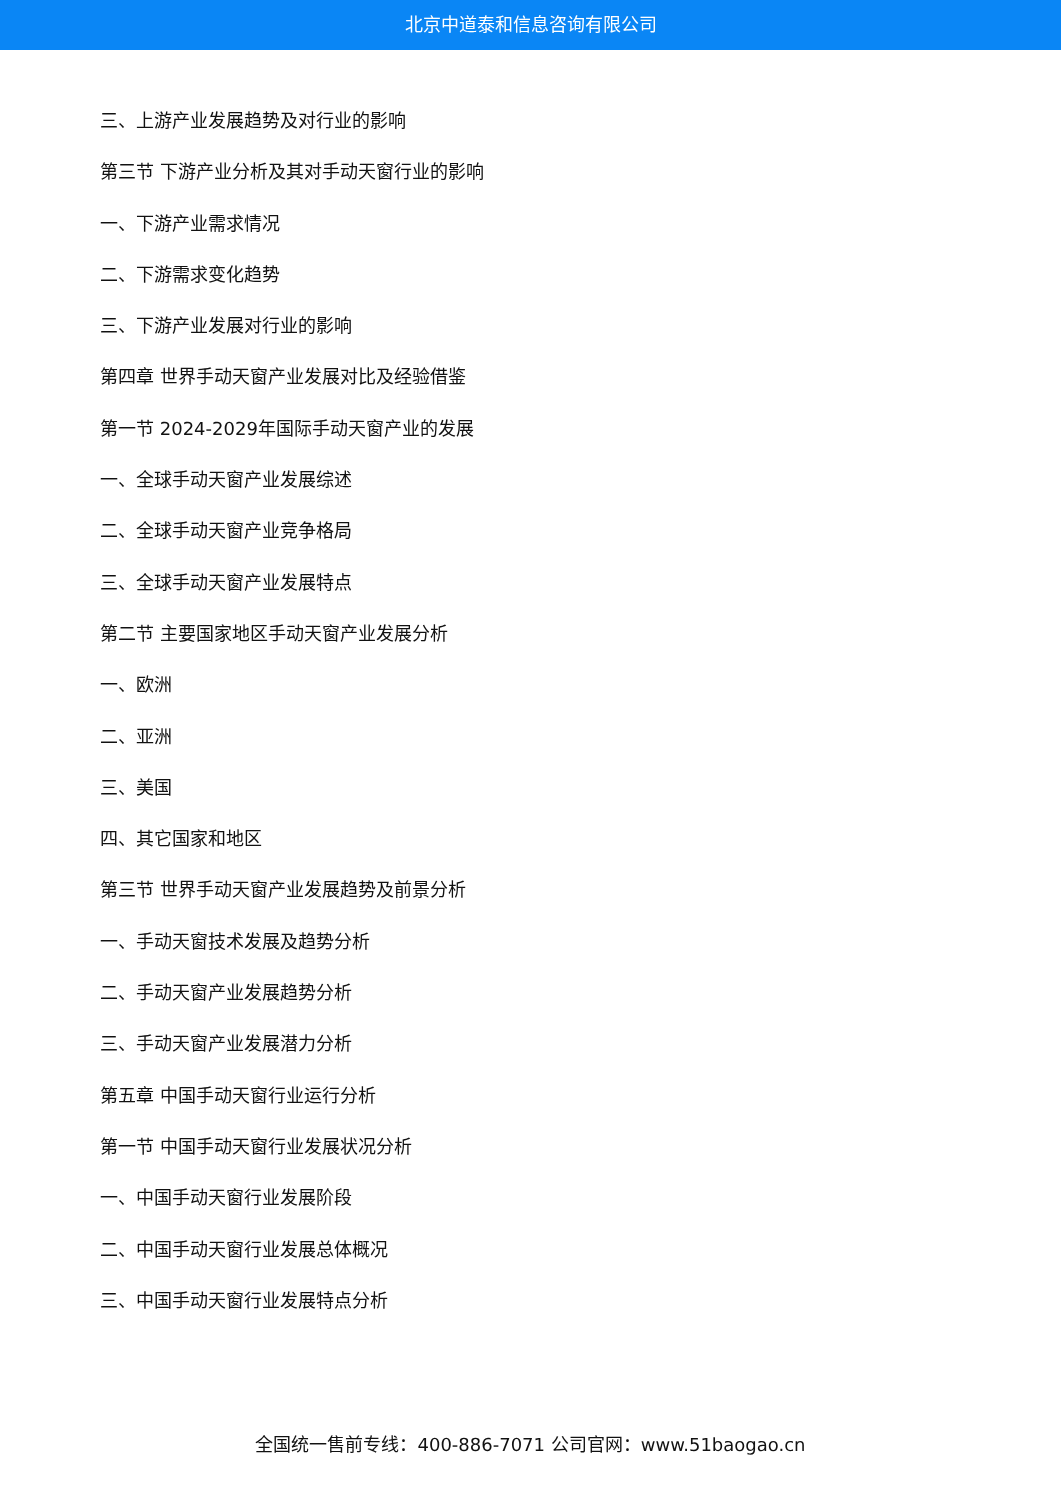北京中道泰和信息咨询有限公司
三、上游产业发展趋势及对行业的影响
第三节 下游产业分析及其对手动天窗行业的影响
一、下游产业需求情况
二、下游需求变化趋势
三、下游产业发展对行业的影响
第四章 世界手动天窗产业发展对比及经验借鉴
第一节 2024-2029年国际手动天窗产业的发展
一、全球手动天窗产业发展综述
二、全球手动天窗产业竞争格局
三、全球手动天窗产业发展特点
第二节 主要国家地区手动天窗产业发展分析
一、欧洲
二、亚洲
三、美国
四、其它国家和地区
第三节 世界手动天窗产业发展趋势及前景分析
一、手动天窗技术发展及趋势分析
二、手动天窗产业发展趋势分析
三、手动天窗产业发展潜力分析
第五章 中国手动天窗行业运行分析
第一节 中国手动天窗行业发展状况分析
一、中国手动天窗行业发展阶段
二、中国手动天窗行业发展总体概况
三、中国手动天窗行业发展特点分析
全国统一售前专线：400-886-7071 公司官网：www.51baogao.cn